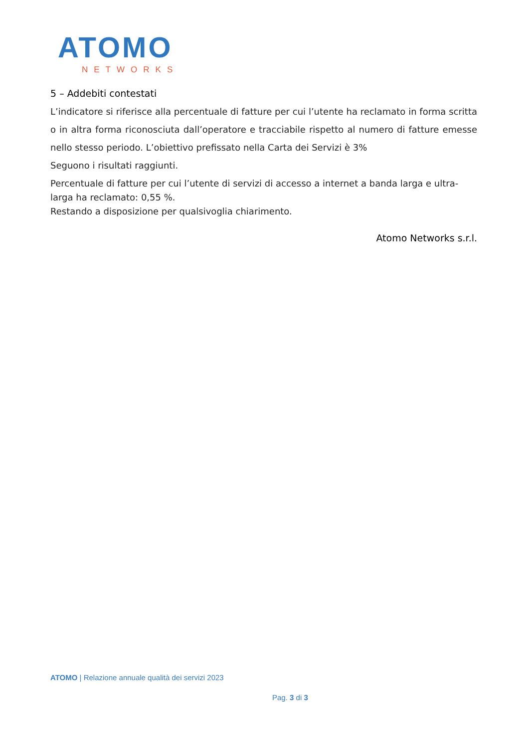ATOMO
NETWORKS
5 – Addebiti contestati
L’indicatore si riferisce alla percentuale di fatture per cui l’utente ha reclamato in forma scritta o in altra forma riconosciuta dall’operatore e tracciabile rispetto al numero di fatture emesse nello stesso periodo. L’obiettivo prefissato nella Carta dei Servizi è 3%
Seguono i risultati raggiunti.
Percentuale di fatture per cui l’utente di servizi di accesso a internet a banda larga e ultra-larga ha reclamato: 0,55 %.
Restando a disposizione per qualsivoglia chiarimento.
Atomo Networks s.r.l.
ATOMO | Relazione annuale qualità dei servizi 2023
Pag. 3 di 3